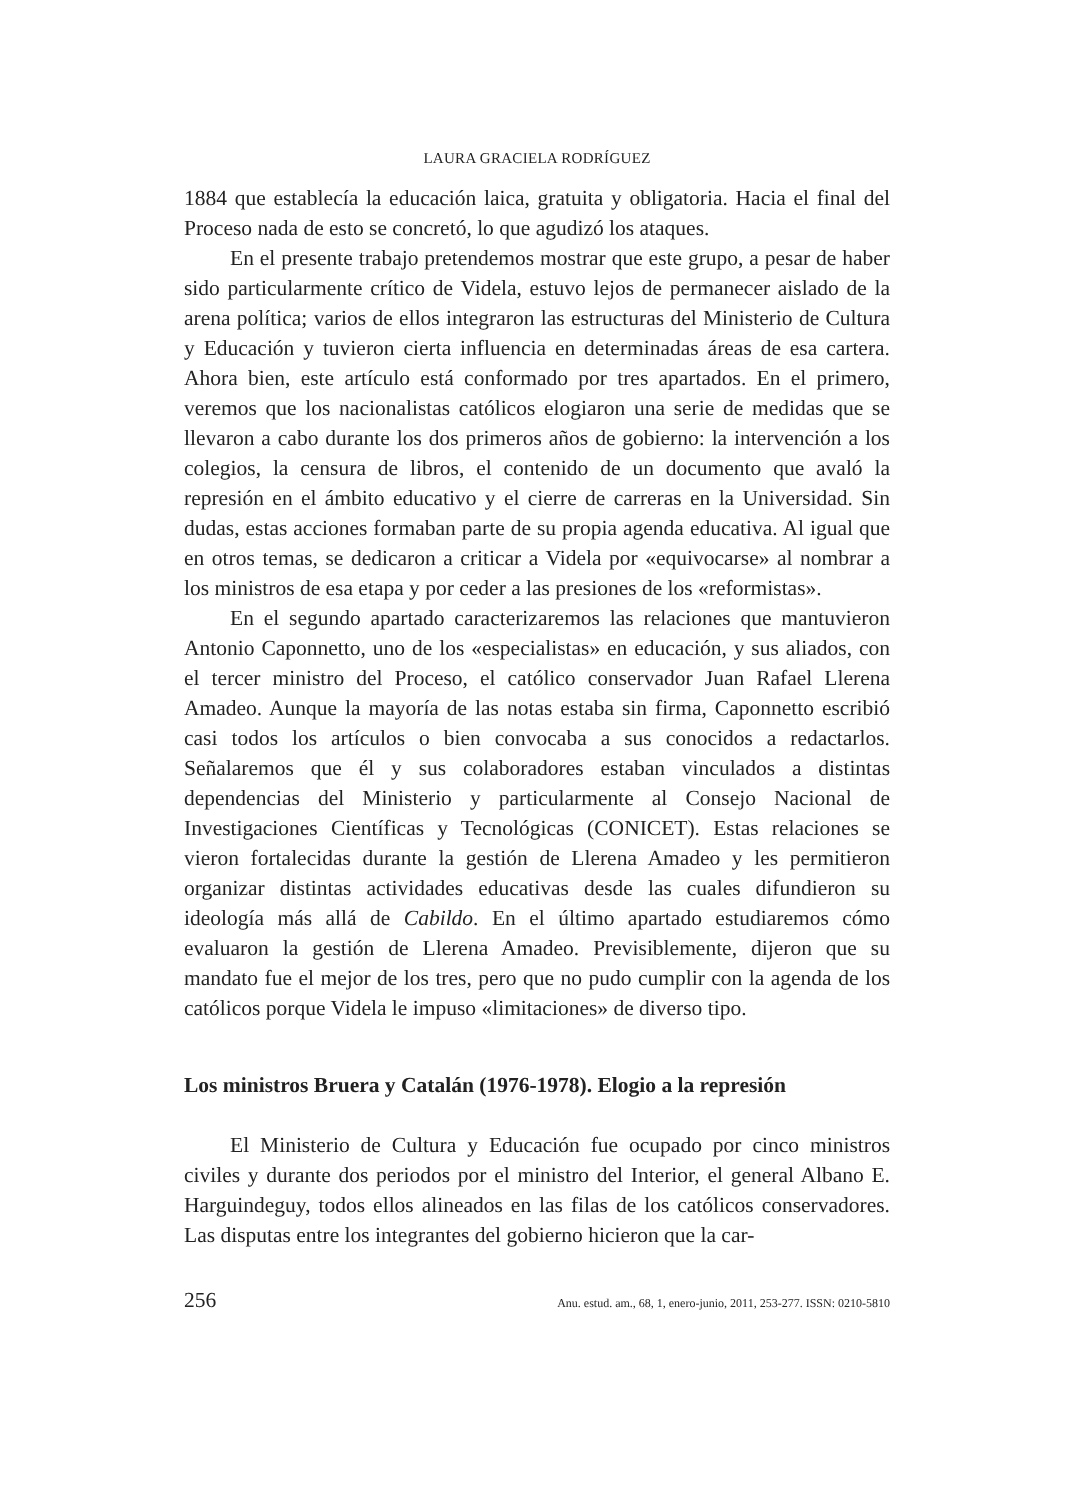LAURA GRACIELA RODRÍGUEZ
1884 que establecía la educación laica, gratuita y obligatoria. Hacia el final del Proceso nada de esto se concretó, lo que agudizó los ataques.
En el presente trabajo pretendemos mostrar que este grupo, a pesar de haber sido particularmente crítico de Videla, estuvo lejos de permanecer aislado de la arena política; varios de ellos integraron las estructuras del Ministerio de Cultura y Educación y tuvieron cierta influencia en determinadas áreas de esa cartera. Ahora bien, este artículo está conformado por tres apartados. En el primero, veremos que los nacionalistas católicos elogiaron una serie de medidas que se llevaron a cabo durante los dos primeros años de gobierno: la intervención a los colegios, la censura de libros, el contenido de un documento que avaló la represión en el ámbito educativo y el cierre de carreras en la Universidad. Sin dudas, estas acciones formaban parte de su propia agenda educativa. Al igual que en otros temas, se dedicaron a criticar a Videla por «equivocarse» al nombrar a los ministros de esa etapa y por ceder a las presiones de los «reformistas».
En el segundo apartado caracterizaremos las relaciones que mantuvieron Antonio Caponnetto, uno de los «especialistas» en educación, y sus aliados, con el tercer ministro del Proceso, el católico conservador Juan Rafael Llerena Amadeo. Aunque la mayoría de las notas estaba sin firma, Caponnetto escribió casi todos los artículos o bien convocaba a sus conocidos a redactarlos. Señalaremos que él y sus colaboradores estaban vinculados a distintas dependencias del Ministerio y particularmente al Consejo Nacional de Investigaciones Científicas y Tecnológicas (CONICET). Estas relaciones se vieron fortalecidas durante la gestión de Llerena Amadeo y les permitieron organizar distintas actividades educativas desde las cuales difundieron su ideología más allá de Cabildo. En el último apartado estudiaremos cómo evaluaron la gestión de Llerena Amadeo. Previsiblemente, dijeron que su mandato fue el mejor de los tres, pero que no pudo cumplir con la agenda de los católicos porque Videla le impuso «limitaciones» de diverso tipo.
Los ministros Bruera y Catalán (1976-1978). Elogio a la represión
El Ministerio de Cultura y Educación fue ocupado por cinco ministros civiles y durante dos periodos por el ministro del Interior, el general Albano E. Harguindeguy, todos ellos alineados en las filas de los católicos conservadores. Las disputas entre los integrantes del gobierno hicieron que la car-
256 Anu. estud. am., 68, 1, enero-junio, 2011, 253-277. ISSN: 0210-5810